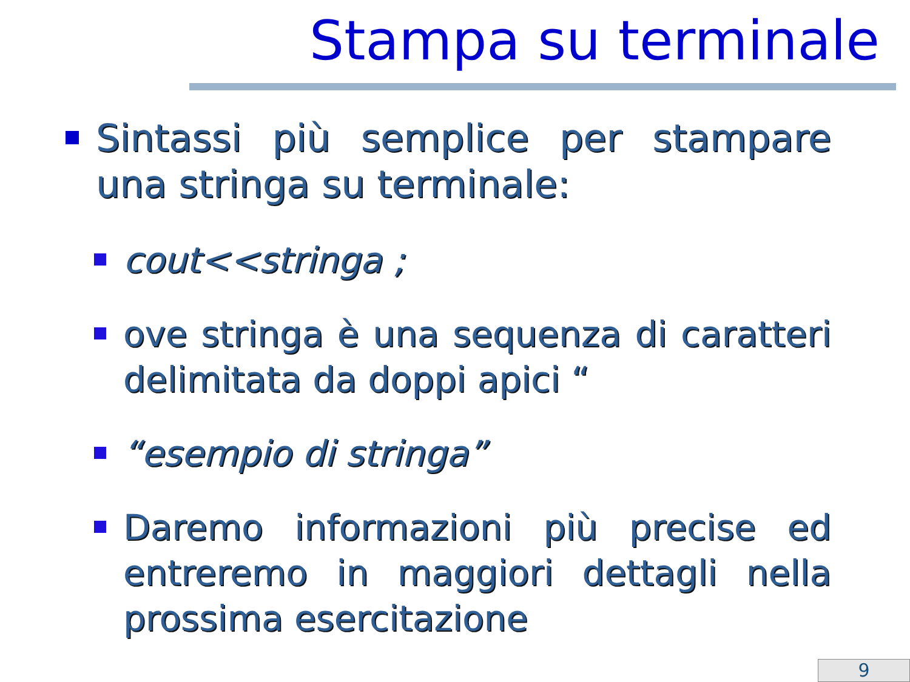Stampa su terminale
Sintassi più semplice per stampare una stringa su terminale:
cout<<stringa ;
ove stringa è una sequenza di caratteri delimitata da doppi apici “
“esempio di stringa”
Daremo informazioni più precise ed entreremo in maggiori dettagli nella prossima esercitazione
9